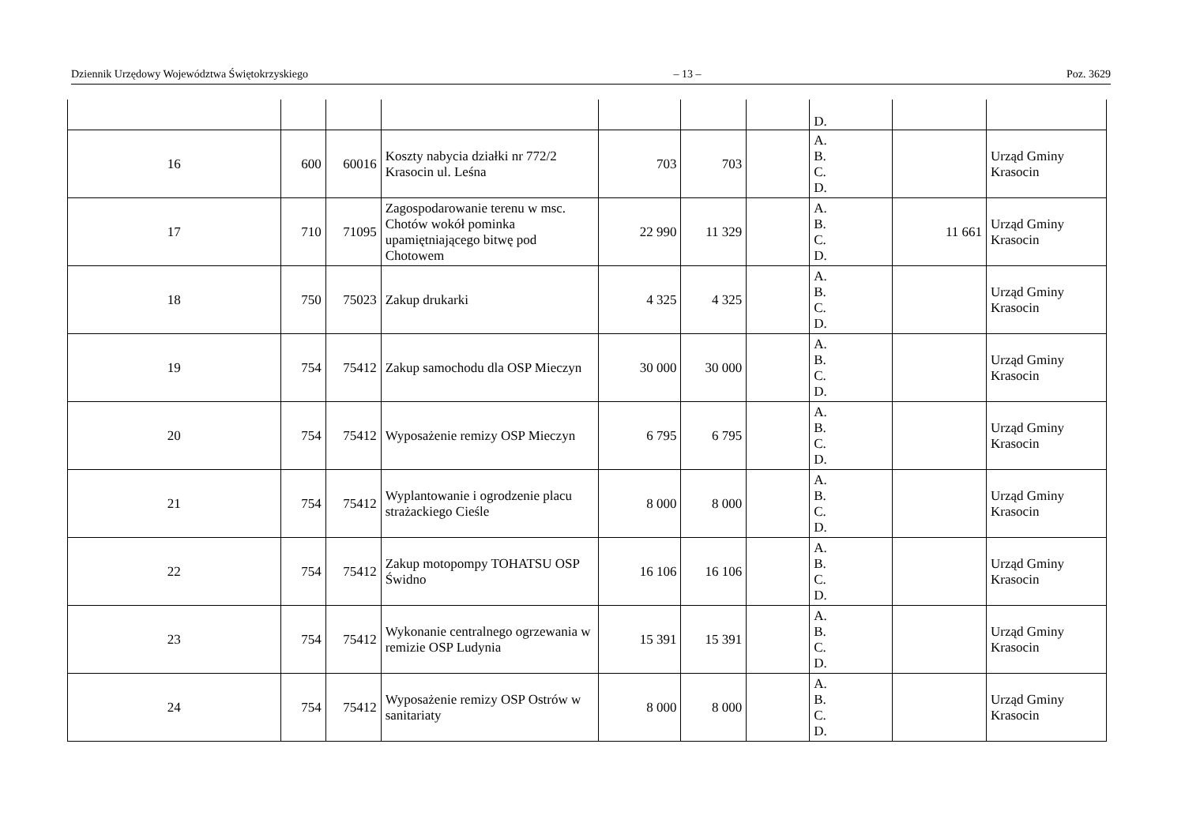Dziennik Urzędowy Województwa Świętokrzyskiego – 13 – Poz. 3629
| | | | | | | | D. | | |
| 16 | 600 | 60016 | Koszty nabycia działki nr 772/2 Krasocin ul. Leśna | 703 | 703 | | A. B. C. D. | | Urząd Gminy Krasocin |
| 17 | 710 | 71095 | Zagospodarowanie terenu w msc. Chotów wokół pominka upamiętniającego bitwę pod Chotowem | 22 990 | 11 329 | | A. B. C. D. | 11 661 | Urząd Gminy Krasocin |
| 18 | 750 | 75023 | Zakup drukarki | 4 325 | 4 325 | | A. B. C. D. | | Urząd Gminy Krasocin |
| 19 | 754 | 75412 | Zakup samochodu dla OSP Mieczyn | 30 000 | 30 000 | | A. B. C. D. | | Urząd Gminy Krasocin |
| 20 | 754 | 75412 | Wyposażenie remizy OSP Mieczyn | 6 795 | 6 795 | | A. B. C. D. | | Urząd Gminy Krasocin |
| 21 | 754 | 75412 | Wyplantowanie i ogrodzenie placu strażackiego Cieśle | 8 000 | 8 000 | | A. B. C. D. | | Urząd Gminy Krasocin |
| 22 | 754 | 75412 | Zakup motopompy TOHATSU OSP Świdno | 16 106 | 16 106 | | A. B. C. D. | | Urząd Gminy Krasocin |
| 23 | 754 | 75412 | Wykonanie centralnego ogrzewania w remizie OSP Ludynia | 15 391 | 15 391 | | A. B. C. D. | | Urząd Gminy Krasocin |
| 24 | 754 | 75412 | Wyposażenie remizy OSP Ostrów w sanitariaty | 8 000 | 8 000 | | A. B. C. D. | | Urząd Gminy Krasocin |